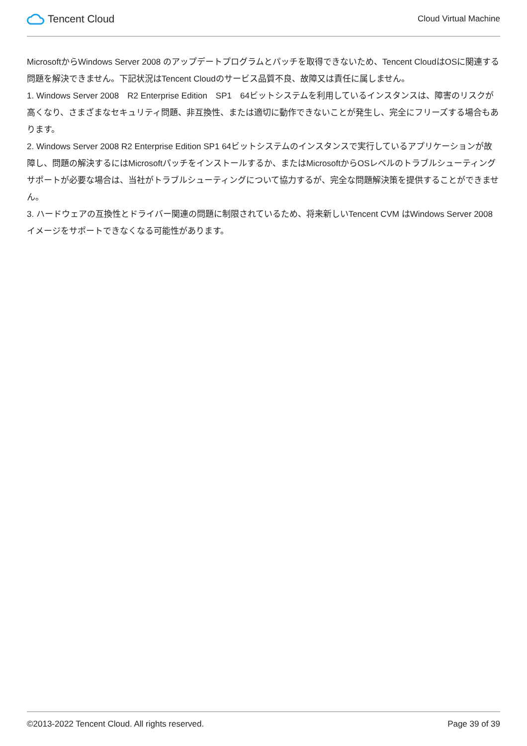Tencent Cloud
Cloud Virtual Machine
MicrosoftからWindows Server 2008 のアップデートプログラムとパッチを取得できないため、Tencent CloudはOSに関連する問題を解決できません。下記状況はTencent Cloudのサービス品質不良、故障又は責任に属しません。
1. Windows Server 2008　R2 Enterprise Edition　SP1　64ビットシステムを利用しているインスタンスは、障害のリスクが高くなり、さまざまなセキュリティ問題、非互換性、または適切に動作できないことが発生し、完全にフリーズする場合もあります。
2. Windows Server 2008 R2 Enterprise Edition SP1 64ビットシステムのインスタンスで実行しているアプリケーションが故障し、問題の解決するにはMicrosoftパッチをインストールするか、またはMicrosoftからOSレベルのトラブルシューティングサポートが必要な場合は、当社がトラブルシューティングについて協力するが、完全な問題解決策を提供することができません。
3. ハードウェアの互換性とドライバー関連の問題に制限されているため、将来新しいTencent CVM はWindows Server 2008イメージをサポートできなくなる可能性があります。
©2013-2022 Tencent Cloud. All rights reserved. Page 39 of 39